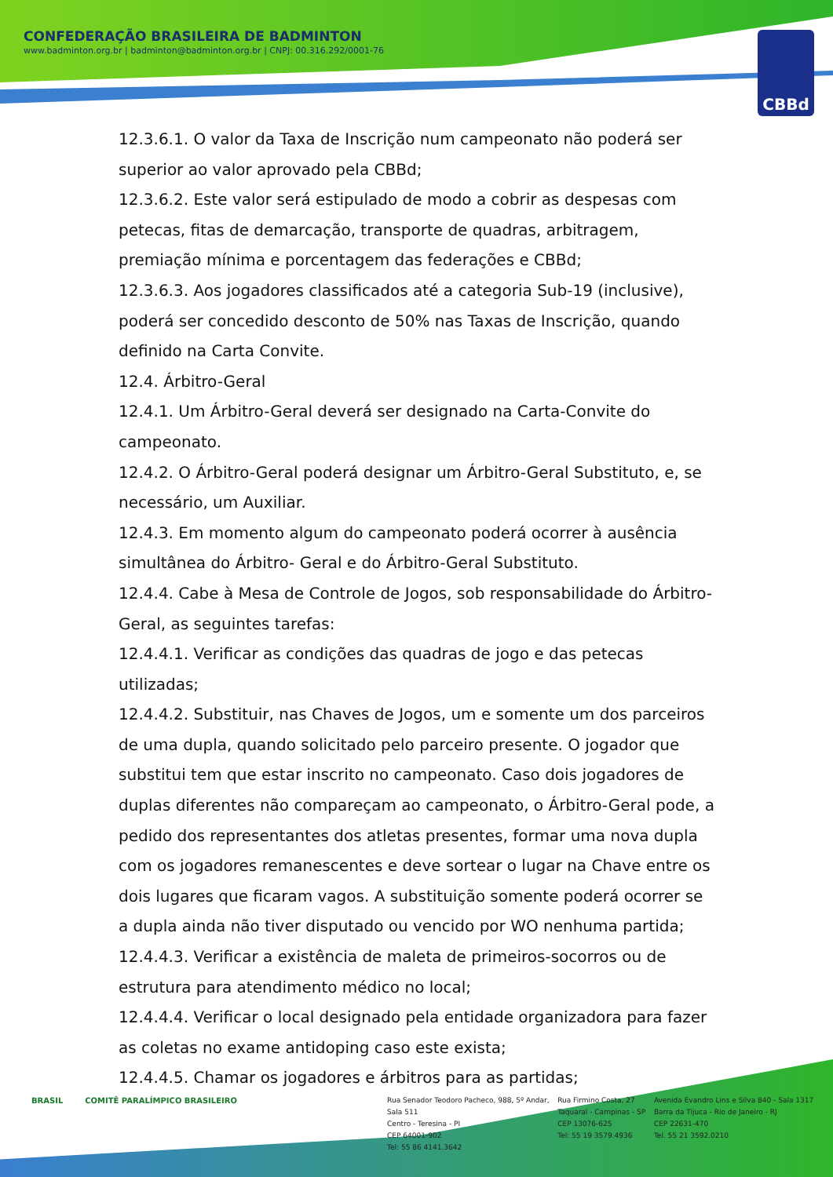CONFEDERAÇÃO BRASILEIRA DE BADMINTON
www.badminton.org.br | badminton@badminton.org.br | CNPJ: 00.316.292/0001-76
CBBd
12.3.6.1. O valor da Taxa de Inscrição num campeonato não poderá ser superior ao valor aprovado pela CBBd;
12.3.6.2. Este valor será estipulado de modo a cobrir as despesas com petecas, fitas de demarcação, transporte de quadras, arbitragem, premiação mínima e porcentagem das federações e CBBd;
12.3.6.3. Aos jogadores classificados até a categoria Sub-19 (inclusive), poderá ser concedido desconto de 50% nas Taxas de Inscrição, quando definido na Carta Convite.
12.4. Árbitro-Geral
12.4.1. Um Árbitro-Geral deverá ser designado na Carta-Convite do campeonato.
12.4.2. O Árbitro-Geral poderá designar um Árbitro-Geral Substituto, e, se necessário, um Auxiliar.
12.4.3. Em momento algum do campeonato poderá ocorrer à ausência simultânea do Árbitro- Geral e do Árbitro-Geral Substituto.
12.4.4. Cabe à Mesa de Controle de Jogos, sob responsabilidade do Árbitro-Geral, as seguintes tarefas:
12.4.4.1. Verificar as condições das quadras de jogo e das petecas utilizadas;
12.4.4.2. Substituir, nas Chaves de Jogos, um e somente um dos parceiros de uma dupla, quando solicitado pelo parceiro presente. O jogador que substitui tem que estar inscrito no campeonato. Caso dois jogadores de duplas diferentes não compareçam ao campeonato, o Árbitro-Geral pode, a pedido dos representantes dos atletas presentes, formar uma nova dupla com os jogadores remanescentes e deve sortear o lugar na Chave entre os dois lugares que ficaram vagos. A substituição somente poderá ocorrer se a dupla ainda não tiver disputado ou vencido por WO nenhuma partida;
12.4.4.3. Verificar a existência de maleta de primeiros-socorros ou de estrutura para atendimento médico no local;
12.4.4.4. Verificar o local designado pela entidade organizadora para fazer as coletas no exame antidoping caso este exista;
12.4.4.5. Chamar os jogadores e árbitros para as partidas;
BRASIL COMITÊ PARALÍMPICO BRASILEIRO Rua Senador Teodoro Pacheco, 988, 5º Andar, Sala 511
Centro - Teresina - PI
CEP 64001-902
Tel: 55 86 4141.3642
Rua Firmino Costa, 27
Taquaral - Campinas - SP
CEP 13076-625
Tel: 55 19 3579.4936
Avenida Evandro Lins e Silva 840 - Sala 1317
Barra da Tijuca - Rio de Janeiro - RJ
CEP 22631-470
Tel. 55 21 3592.0210